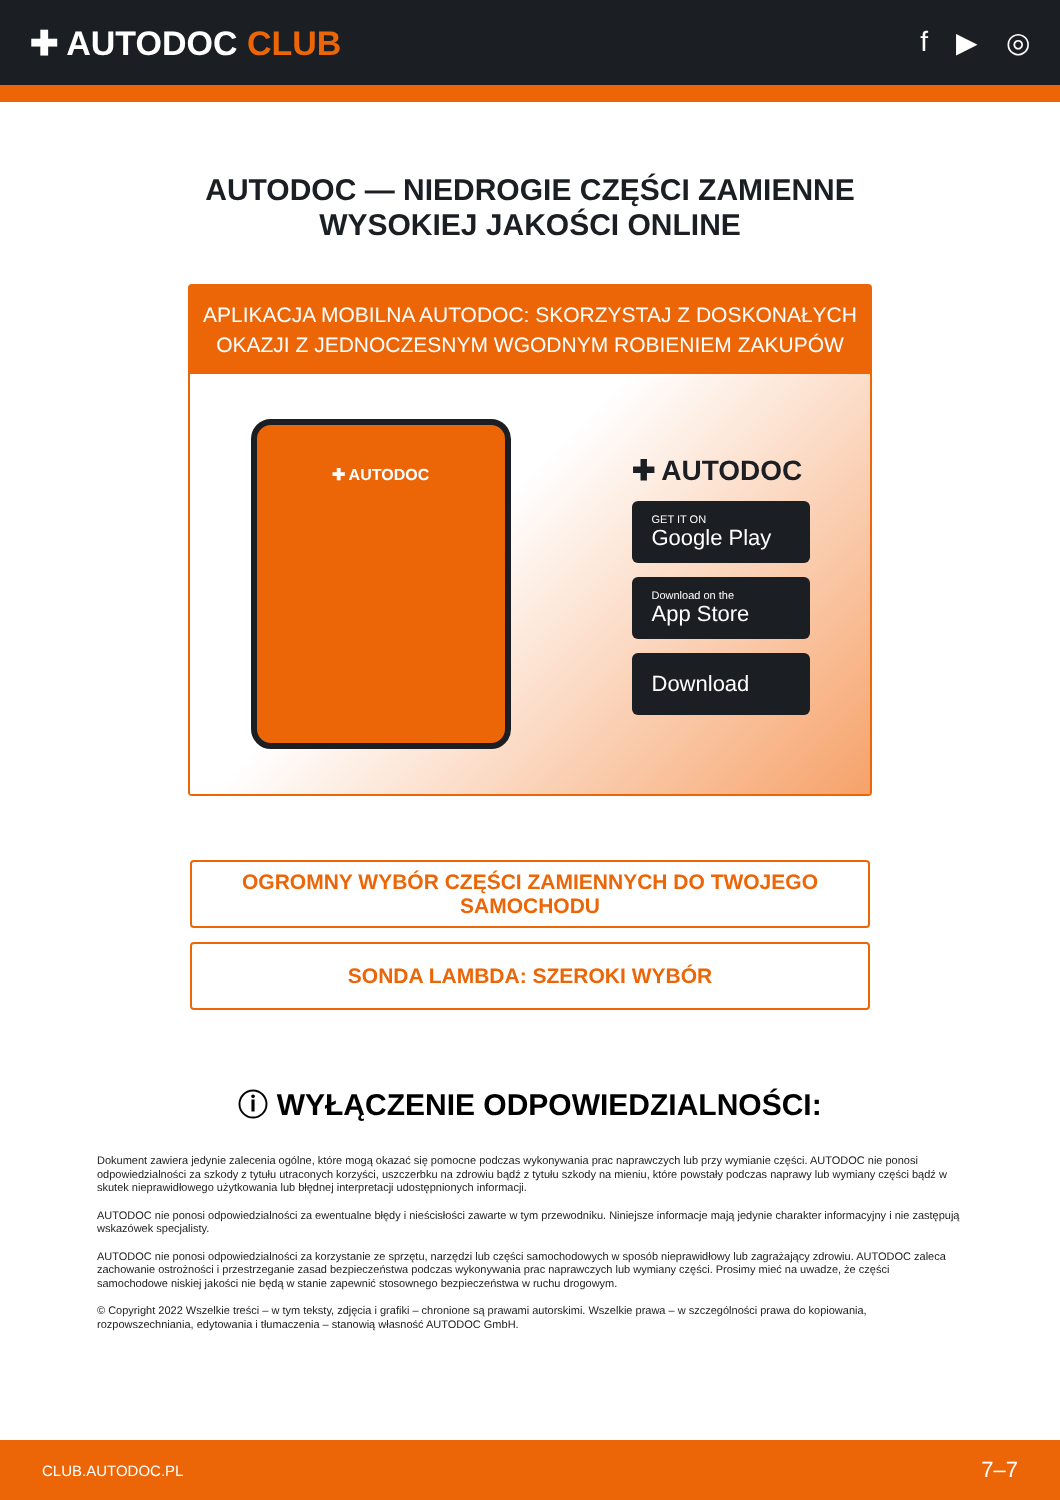✚ AUTODOC CLUB
f ▶ ◎
AUTODOC — NIEDROGIE CZĘŚCI ZAMIENNE
WYSOKIEJ JAKOŚCI ONLINE
APLIKACJA MOBILNA AUTODOC: SKORZYSTAJ Z DOSKONAŁYCH OKAZJI Z JEDNOCZESNYM WGODNYM ROBIENIEM ZAKUPÓW
✚ AUTODOC
✚ AUTODOC
GET IT ON
Google Play
Download on the
App Store
Download
OGROMNY WYBÓR CZĘŚCI ZAMIENNYCH DO TWOJEGO SAMOCHODU
SONDA LAMBDA: SZEROKI WYBÓR
ⓘ WYŁĄCZENIE ODPOWIEDZIALNOŚCI:
Dokument zawiera jedynie zalecenia ogólne, które mogą okazać się pomocne podczas wykonywania prac naprawczych lub przy wymianie części. AUTODOC nie ponosi odpowiedzialności za szkody z tytułu utraconych korzyści, uszczerbku na zdrowiu bądź z tytułu szkody na mieniu, które powstały podczas naprawy lub wymiany części bądź w skutek nieprawidłowego użytkowania lub błędnej interpretacji udostępnionych informacji.
AUTODOC nie ponosi odpowiedzialności za ewentualne błędy i nieścisłości zawarte w tym przewodniku. Niniejsze informacje mają jedynie charakter informacyjny i nie zastępują wskazówek specjalisty.
AUTODOC nie ponosi odpowiedzialności za korzystanie ze sprzętu, narzędzi lub części samochodowych w sposób nieprawidłowy lub zagrażający zdrowiu. AUTODOC zaleca zachowanie ostrożności i przestrzeganie zasad bezpieczeństwa podczas wykonywania prac naprawczych lub wymiany części. Prosimy mieć na uwadze, że części samochodowe niskiej jakości nie będą w stanie zapewnić stosownego bezpieczeństwa w ruchu drogowym.
© Copyright 2022 Wszelkie treści – w tym teksty, zdjęcia i grafiki – chronione są prawami autorskimi. Wszelkie prawa – w szczególności prawa do kopiowania, rozpowszechniania, edytowania i tłumaczenia – stanowią własność AUTODOC GmbH.
CLUB.AUTODOC.PL 7–7